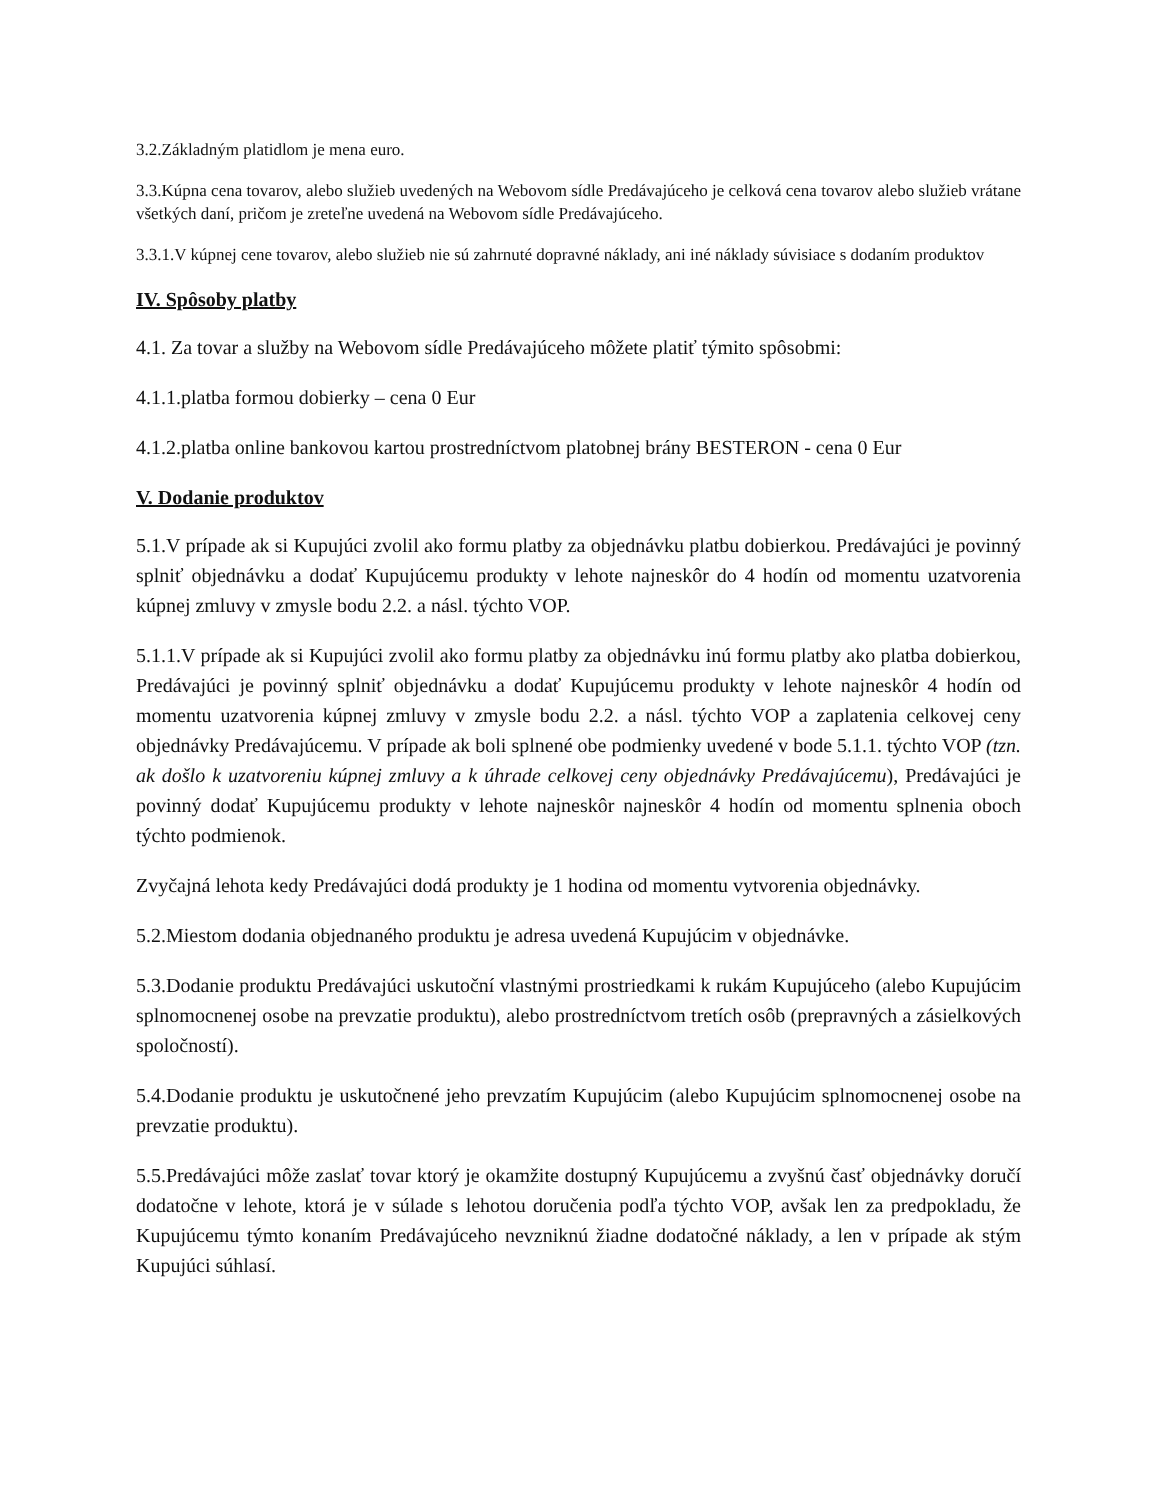3.2.Základným platidlom je mena euro.
3.3.Kúpna cena tovarov, alebo služieb uvedených na Webovom sídle Predávajúceho je celková cena tovarov alebo služieb vrátane všetkých daní, pričom je zreteľne uvedená na Webovom sídle Predávajúceho.
3.3.1.V kúpnej cene tovarov, alebo služieb nie sú zahrnuté dopravné náklady, ani iné náklady súvisiace s dodaním produktov
IV. Spôsoby platby
4.1. Za tovar a služby na Webovom sídle Predávajúceho môžete platiť týmito spôsobmi:
4.1.1.platba formou dobierky – cena 0 Eur
4.1.2.platba online bankovou kartou prostredníctvom platobnej brány BESTERON - cena 0 Eur
V. Dodanie produktov
5.1.V prípade ak si Kupujúci zvolil ako formu platby za objednávku platbu dobierkou. Predávajúci je povinný splniť objednávku a dodať Kupujúcemu produkty v lehote najneskôr do 4 hodín od momentu uzatvorenia kúpnej zmluvy v zmysle bodu 2.2. a násl. týchto VOP.
5.1.1.V prípade ak si Kupujúci zvolil ako formu platby za objednávku inú formu platby ako platba dobierkou, Predávajúci je povinný splniť objednávku a dodať Kupujúcemu produkty v lehote najneskôr 4 hodín od momentu uzatvorenia kúpnej zmluvy v zmysle bodu 2.2. a násl. týchto VOP a zaplatenia celkovej ceny objednávky Predávajúcemu. V prípade ak boli splnené obe podmienky uvedené v bode 5.1.1. týchto VOP (tzn. ak došlo k uzatvoreniu kúpnej zmluvy a k úhrade celkovej ceny objednávky Predávajúcemu), Predávajúci je povinný dodať Kupujúcemu produkty v lehote najneskôr najneskôr 4 hodín od momentu splnenia oboch týchto podmienok.
Zvyčajná lehota kedy Predávajúci dodá produkty je 1 hodina od momentu vytvorenia objednávky.
5.2.Miestom dodania objednaného produktu je adresa uvedená Kupujúcim v objednávke.
5.3.Dodanie produktu Predávajúci uskutoční vlastnými prostriedkami k rukám Kupujúceho (alebo Kupujúcim splnomocnenej osobe na prevzatie produktu), alebo prostredníctvom tretích osôb (prepravných a zásielkových spoločností).
5.4.Dodanie produktu je uskutočnené jeho prevzatím Kupujúcim (alebo Kupujúcim splnomocnenej osobe na prevzatie produktu).
5.5.Predávajúci môže zaslať tovar ktorý je okamžite dostupný Kupujúcemu a zvyšnú časť objednávky doručí dodatočne v lehote, ktorá je v súlade s lehotou doručenia podľa týchto VOP, avšak len za predpokladu, že Kupujúcemu týmto konaním Predávajúceho nevzniknú žiadne dodatočné náklady, a len v prípade ak stým Kupujúci súhlasí.